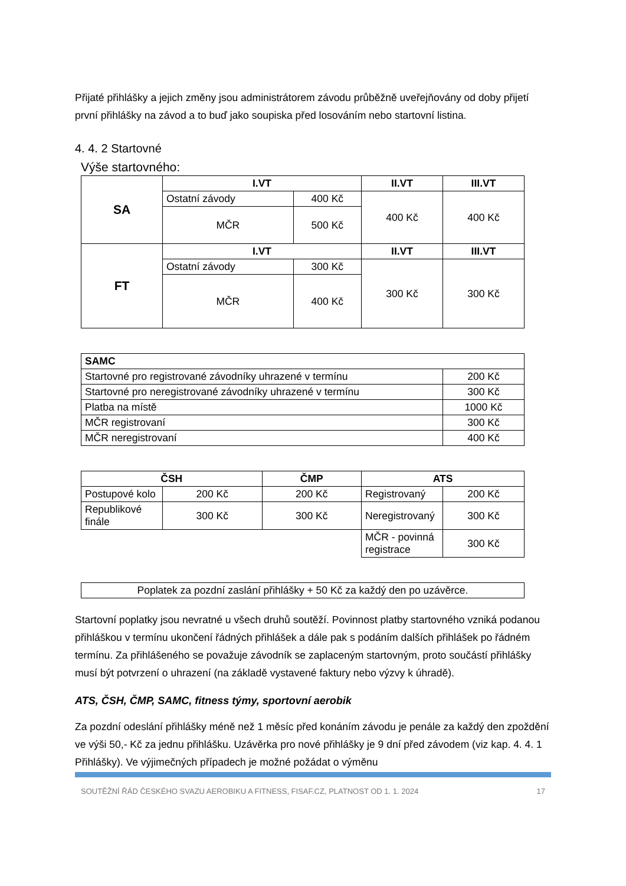Přijaté přihlášky a jejich změny jsou administrátorem závodu průběžně uveřejňovány od doby přijetí první přihlášky na závod a to buď jako soupiska před losováním nebo startovní listina.
4. 4. 2 Startovné
Výše startovného:
| SA | I.VT | | II.VT | III.VT |
| --- | --- | --- | --- | --- |
| | Ostatní závody | 400 Kč | 400 Kč | 400 Kč |
| | MČR | 500 Kč | | |
| FT | I.VT | | II.VT | III.VT |
| | Ostatní závody | 300 Kč | 300 Kč | 300 Kč |
| | MČR | 400 Kč | | |
| SAMC | |
| --- | --- |
| Startovné pro registrované závodníky uhrazené v termínu | 200 Kč |
| Startovné pro neregistrované závodníky uhrazené v termínu | 300 Kč |
| Platba na místě | 1000 Kč |
| MČR registrovaní | 300 Kč |
| MČR neregistrovaní | 400 Kč |
| ČSH | | ČMP | ATS | |
| --- | --- | --- | --- | --- |
| Postupové kolo | 200 Kč | 200 Kč | Registrovaný | 200 Kč |
| Republikové finále | 300 Kč | 300 Kč | Neregistrovaný | 300 Kč |
| | | | MČR - povinná registrace | 300 Kč |
| Poplatek za pozdní zaslání přihlášky + 50 Kč za každý den po uzávěrce. |
Startovní poplatky jsou nevratné u všech druhů soutěží. Povinnost platby startovného vzniká podanou přihláškou v termínu ukončení řádných přihlášek a dále pak s podáním dalších přihlášek po řádném termínu. Za přihlášeného se považuje závodník se zaplaceným startovným, proto součástí přihlášky musí být potvrzení o uhrazení (na základě vystavené faktury nebo výzvy k úhradě).
ATS, ČSH, ČMP, SAMC, fitness týmy, sportovní aerobik
Za pozdní odeslání přihlášky méně než 1 měsíc před konáním závodu je penále za každý den zpoždění ve výši 50,- Kč za jednu přihlášku. Uzávěrka pro nové přihlášky je 9 dní před závodem (viz kap. 4. 4. 1 Přihlášky). Ve výjimečných případech je možné požádat o výměnu
SOUTĚŽNÍ ŘÁD ČESKÉHO SVAZU AEROBIKU A FITNESS, FISAF.CZ, PLATNOST OD 1. 1. 2024 17